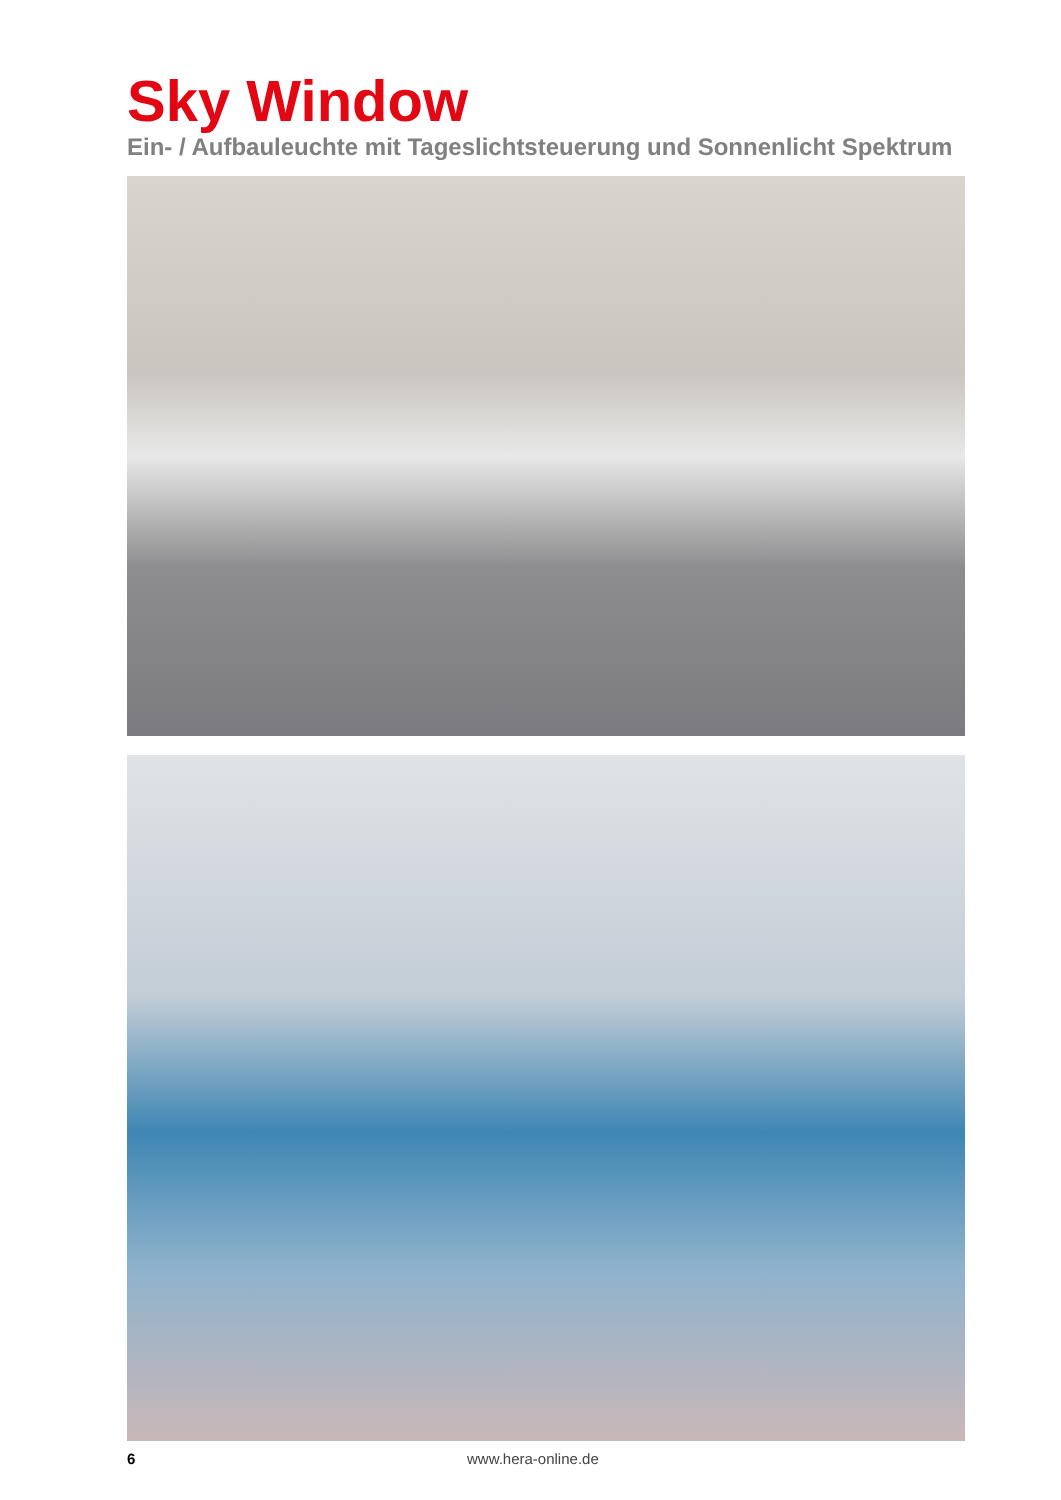Sky Window
Ein- / Aufbauleuchte mit Tageslichtsteuerung und Sonnenlicht Spektrum
6 www.hera-online.de